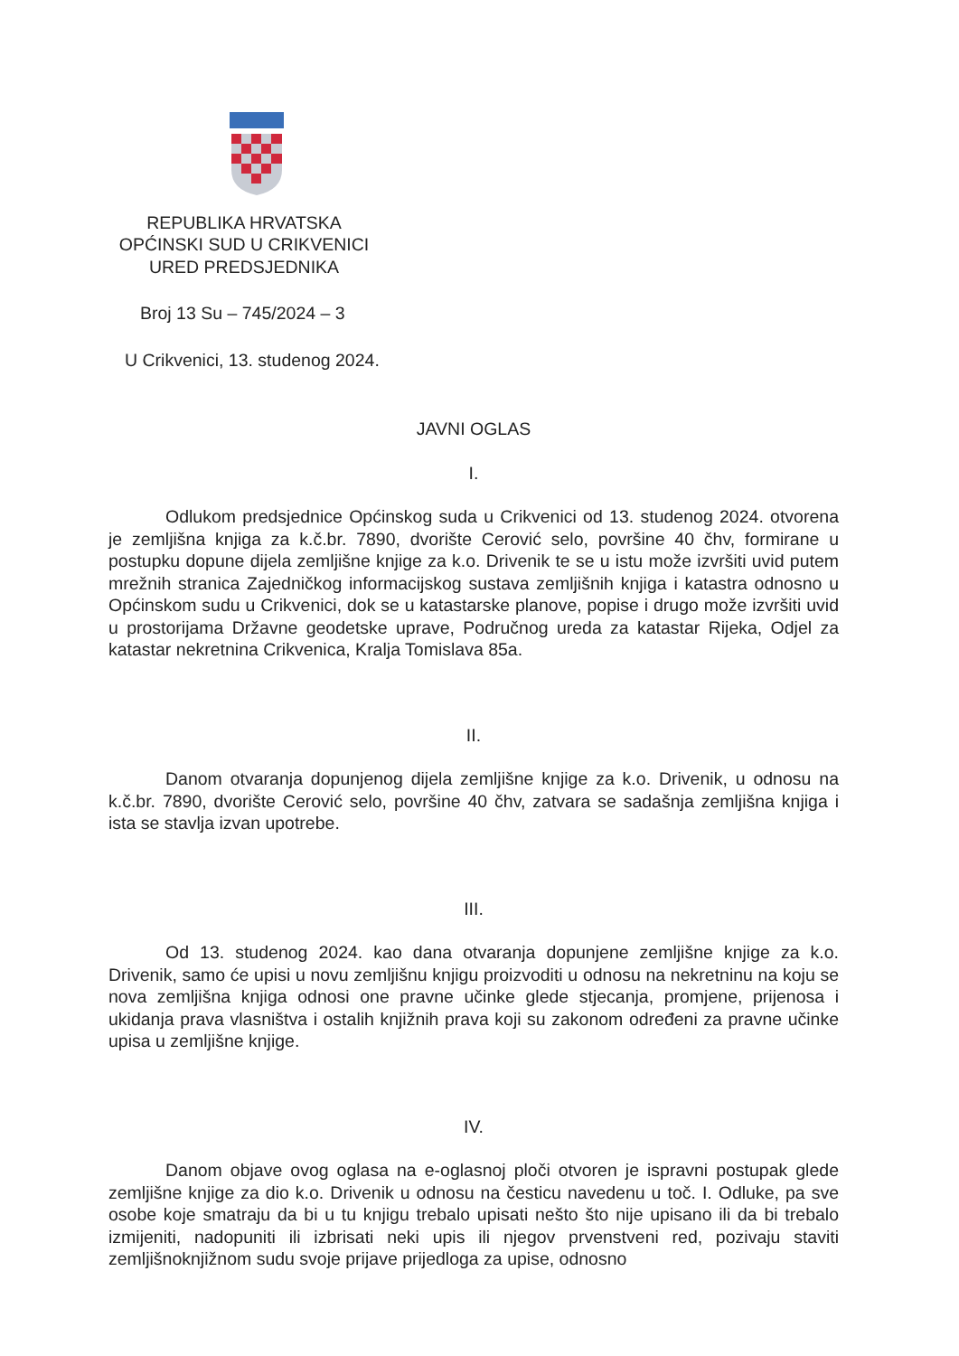REPUBLIKA HRVATSKA
OPĆINSKI SUD U CRIKVENICI
URED PREDSJEDNIKA
Broj 13 Su – 745/2024 – 3
U Crikvenici, 13. studenog 2024.
JAVNI OGLAS
I.
Odlukom predsjednice Općinskog suda u Crikvenici od 13. studenog 2024. otvorena je zemljišna knjiga za k.č.br. 7890, dvorište Cerović selo, površine 40 čhv, formirane u postupku dopune dijela zemljišne knjige za k.o. Drivenik te se u istu može izvršiti uvid putem mrežnih stranica Zajedničkog informacijskog sustava zemljišnih knjiga i katastra odnosno u Općinskom sudu u Crikvenici, dok se u katastarske planove, popise i drugo može izvršiti uvid u prostorijama Državne geodetske uprave, Područnog ureda za katastar Rijeka, Odjel za katastar nekretnina Crikvenica, Kralja Tomislava 85a.
II.
Danom otvaranja dopunjenog dijela zemljišne knjige za k.o. Drivenik, u odnosu na k.č.br. 7890, dvorište Cerović selo, površine 40 čhv, zatvara se sadašnja zemljišna knjiga i ista se stavlja izvan upotrebe.
III.
Od 13. studenog 2024. kao dana otvaranja dopunjene zemljišne knjige za k.o. Drivenik, samo će upisi u novu zemljišnu knjigu proizvoditi u odnosu na nekretninu na koju se nova zemljišna knjiga odnosi one pravne učinke glede stjecanja, promjene, prijenosa i ukidanja prava vlasništva i ostalih knjižnih prava koji su zakonom određeni za pravne učinke upisa u zemljišne knjige.
IV.
Danom objave ovog oglasa na e-oglasnoj ploči otvoren je ispravni postupak glede zemljišne knjige za dio k.o. Drivenik u odnosu na česticu navedenu u toč. I. Odluke, pa sve osobe koje smatraju da bi u tu knjigu trebalo upisati nešto što nije upisano ili da bi trebalo izmijeniti, nadopuniti ili izbrisati neki upis ili njegov prvenstveni red, pozivaju staviti zemljišnoknjižnom sudu svoje prijave prijedloga za upise, odnosno